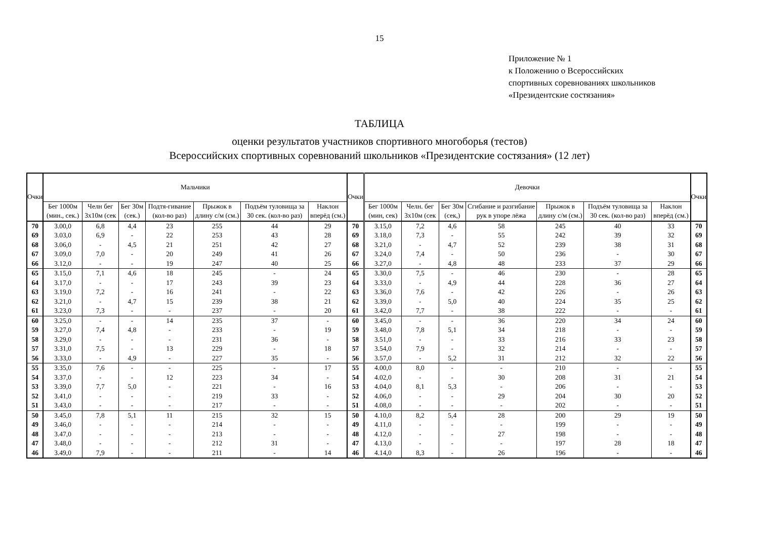15
Приложение № 1
к Положению о Всероссийских
спортивных соревнованиях школьников
«Президентские состязания»
ТАБЛИЦА
оценки результатов участников спортивного многоборья (тестов)
Всероссийских спортивных соревнований школьников «Президентские состязания» (12 лет)
| Очки | Мальчики | | | | | | | Очки | Девочки | | | | | | | Очки |
| --- | --- | --- | --- | --- | --- | --- | --- | --- | --- | --- | --- | --- | --- | --- | --- | --- |
| | Бег 1000м (мин., сек.) | Челн бег 3х10м (сек | Бег 30м (сек.) | Подтя-гивание (кол-во раз) | Прыжок в длину с/м (см.) | Подъём туловища за 30 сек. (кол-во раз) | Наклон вперёд (см.) | | Бег 1000м (мин, сек) | Челн. бег 3х10м (сек | Бег 30м (сек,) | Сгибание и разгибание рук в упоре лёжа | Прыжок в длину с/м (см.) | Подъём туловища за 30 сек. (кол-во раз) | Наклон вперёд (см.) | |
| 70 | 3.00,0 | 6,8 | 4,4 | 23 | 255 | 44 | 29 | 70 | 3.15,0 | 7,2 | 4,6 | 58 | 245 | 40 | 33 | 70 |
| 69 | 3.03,0 | 6,9 | - | 22 | 253 | 43 | 28 | 69 | 3.18,0 | 7,3 | - | 55 | 242 | 39 | 32 | 69 |
| 68 | 3.06,0 | - | 4,5 | 21 | 251 | 42 | 27 | 68 | 3.21,0 | - | 4,7 | 52 | 239 | 38 | 31 | 68 |
| 67 | 3.09,0 | 7,0 | - | 20 | 249 | 41 | 26 | 67 | 3.24,0 | 7,4 | - | 50 | 236 | - | 30 | 67 |
| 66 | 3.12,0 | - | - | 19 | 247 | 40 | 25 | 66 | 3.27,0 | - | 4,8 | 48 | 233 | 37 | 29 | 66 |
| 65 | 3.15,0 | 7,1 | 4,6 | 18 | 245 | - | 24 | 65 | 3.30,0 | 7,5 | - | 46 | 230 | - | 28 | 65 |
| 64 | 3.17,0 | - | - | 17 | 243 | 39 | 23 | 64 | 3.33,0 | - | 4,9 | 44 | 228 | 36 | 27 | 64 |
| 63 | 3.19,0 | 7,2 | - | 16 | 241 | - | 22 | 63 | 3.36,0 | 7,6 | - | 42 | 226 | - | 26 | 63 |
| 62 | 3.21,0 | - | 4,7 | 15 | 239 | 38 | 21 | 62 | 3.39,0 | - | 5,0 | 40 | 224 | 35 | 25 | 62 |
| 61 | 3.23,0 | 7,3 | - | - | 237 | - | 20 | 61 | 3.42,0 | 7,7 | - | 38 | 222 | - | - | 61 |
| 60 | 3.25,0 | - | - | 14 | 235 | 37 | - | 60 | 3.45,0 | - | - | 36 | 220 | 34 | 24 | 60 |
| 59 | 3.27,0 | 7,4 | 4,8 | - | 233 | - | 19 | 59 | 3.48,0 | 7,8 | 5,1 | 34 | 218 | - | - | 59 |
| 58 | 3.29,0 | - | - | - | 231 | 36 | - | 58 | 3.51,0 | - | - | 33 | 216 | 33 | 23 | 58 |
| 57 | 3.31,0 | 7,5 | - | 13 | 229 | - | 18 | 57 | 3.54,0 | 7,9 | - | 32 | 214 | - | - | 57 |
| 56 | 3.33,0 | - | 4,9 | - | 227 | 35 | - | 56 | 3.57,0 | - | 5,2 | 31 | 212 | 32 | 22 | 56 |
| 55 | 3.35,0 | 7,6 | - | - | 225 | - | 17 | 55 | 4.00,0 | 8,0 | - | - | 210 | - | - | 55 |
| 54 | 3.37,0 | - | - | 12 | 223 | 34 | - | 54 | 4.02,0 | - | - | 30 | 208 | 31 | 21 | 54 |
| 53 | 3.39,0 | 7,7 | 5,0 | - | 221 | - | 16 | 53 | 4.04,0 | 8,1 | 5,3 | - | 206 | - | - | 53 |
| 52 | 3.41,0 | - | - | - | 219 | 33 | - | 52 | 4.06,0 | - | - | 29 | 204 | 30 | 20 | 52 |
| 51 | 3.43,0 | - | - | - | 217 | - | - | 51 | 4.08,0 | - | - | - | 202 | - | - | 51 |
| 50 | 3.45,0 | 7,8 | 5,1 | 11 | 215 | 32 | 15 | 50 | 4.10,0 | 8,2 | 5,4 | 28 | 200 | 29 | 19 | 50 |
| 49 | 3.46,0 | - | - | - | 214 | - | - | 49 | 4.11,0 | - | - | - | 199 | - | - | 49 |
| 48 | 3.47,0 | - | - | - | 213 | - | - | 48 | 4.12,0 | - | - | 27 | 198 | - | - | 48 |
| 47 | 3.48,0 | - | - | - | 212 | 31 | - | 47 | 4.13,0 | - | - | - | 197 | 28 | 18 | 47 |
| 46 | 3.49,0 | 7,9 | - | - | 211 | - | 14 | 46 | 4.14,0 | 8,3 | - | 26 | 196 | - | - | 46 |